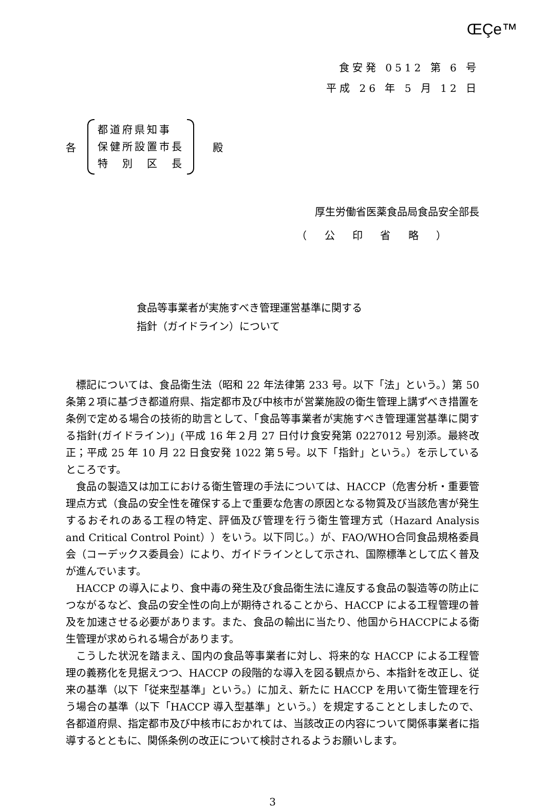ŒÇe™
食安発 0512 第 6 号
平成 26 年 5 月 12 日
各
都道府県知事
保健所設置市長
特　別　区　長
殿
厚生労働省医薬食品局食品安全部長
（ 公 印 省 略 ）
食品等事業者が実施すべき管理運営基準に関する
指針（ガイドライン）について
標記については、食品衛生法（昭和 22 年法律第 233 号。以下「法」という。）第 50 条第２項に基づき都道府県、指定都市及び中核市が営業施設の衛生管理上講ずべき措置を条例で定める場合の技術的助言として、「食品等事業者が実施すべき管理運営基準に関する指針(ガイドライン)」(平成 16 年２月 27 日付け食安発第 0227012 号別添。最終改正；平成 25 年 10 月 22 日食安発 1022 第５号。以下「指針」という。）を示しているところです。
食品の製造又は加工における衛生管理の手法については、HACCP（危害分析・重要管理点方式（食品の安全性を確保する上で重要な危害の原因となる物質及び当該危害が発生するおそれのある工程の特定、評価及び管理を行う衛生管理方式（Hazard Analysis and Critical Control Point））をいう。以下同じ。）が、FAO/WHO合同食品規格委員会（コーデックス委員会）により、ガイドラインとして示され、国際標準として広く普及が進んでいます。
HACCP の導入により、食中毒の発生及び食品衛生法に違反する食品の製造等の防止につながるなど、食品の安全性の向上が期待されることから、HACCP による工程管理の普及を加速させる必要があります。また、食品の輸出に当たり、他国からHACCPによる衛生管理が求められる場合があります。
こうした状況を踏まえ、国内の食品等事業者に対し、将来的な HACCP による工程管理の義務化を見据えつつ、HACCP の段階的な導入を図る観点から、本指針を改正し、従来の基準（以下「従来型基準」という。）に加え、新たに HACCP を用いて衛生管理を行う場合の基準（以下「HACCP 導入型基準」という。）を規定することとしましたので、各都道府県、指定都市及び中核市におかれては、当該改正の内容について関係事業者に指導するとともに、関係条例の改正について検討されるようお願いします。
3